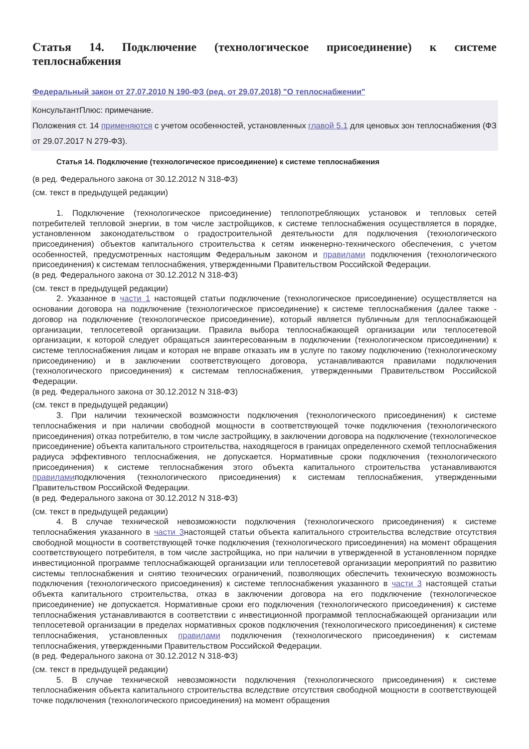Статья 14. Подключение (технологическое присоединение) к системе теплоснабжения
Федеральный закон от 27.07.2010 N 190-ФЗ (ред. от 29.07.2018) "О теплоснабжении"
КонсультантПлюс: примечание.
Положения ст. 14 применяются с учетом особенностей, установленных главой 5.1 для ценовых зон теплоснабжения (ФЗ от 29.07.2017 N 279-ФЗ).
Статья 14. Подключение (технологическое присоединение) к системе теплоснабжения
(в ред. Федерального закона от 30.12.2012 N 318-ФЗ)
(см. текст в предыдущей редакции)
1. Подключение (технологическое присоединение) теплопотребляющих установок и тепловых сетей потребителей тепловой энергии, в том числе застройщиков, к системе теплоснабжения осуществляется в порядке, установленном законодательством о градостроительной деятельности для подключения (технологического присоединения) объектов капитального строительства к сетям инженерно-технического обеспечения, с учетом особенностей, предусмотренных настоящим Федеральным законом и правилами подключения (технологического присоединения) к системам теплоснабжения, утвержденными Правительством Российской Федерации.
(в ред. Федерального закона от 30.12.2012 N 318-ФЗ)
(см. текст в предыдущей редакции)
2. Указанное в части 1 настоящей статьи подключение (технологическое присоединение) осуществляется на основании договора на подключение (технологическое присоединение) к системе теплоснабжения (далее также - договор на подключение (технологическое присоединение), который является публичным для теплоснабжающей организации, теплосетевой организации. Правила выбора теплоснабжающей организации или теплосетевой организации, к которой следует обращаться заинтересованным в подключении (технологическом присоединении) к системе теплоснабжения лицам и которая не вправе отказать им в услуге по такому подключению (технологическому присоединению) и в заключении соответствующего договора, устанавливаются правилами подключения (технологического присоединения) к системам теплоснабжения, утвержденными Правительством Российской Федерации.
(в ред. Федерального закона от 30.12.2012 N 318-ФЗ)
(см. текст в предыдущей редакции)
3. При наличии технической возможности подключения (технологического присоединения) к системе теплоснабжения и при наличии свободной мощности в соответствующей точке подключения (технологического присоединения) отказ потребителю, в том числе застройщику, в заключении договора на подключение (технологическое присоединение) объекта капитального строительства, находящегося в границах определенного схемой теплоснабжения радиуса эффективного теплоснабжения, не допускается. Нормативные сроки подключения (технологического присоединения) к системе теплоснабжения этого объекта капитального строительства устанавливаются правиламиподключения (технологического присоединения) к системам теплоснабжения, утвержденными Правительством Российской Федерации.
(в ред. Федерального закона от 30.12.2012 N 318-ФЗ)
(см. текст в предыдущей редакции)
4. В случае технической невозможности подключения (технологического присоединения) к системе теплоснабжения указанного в части 3настоящей статьи объекта капитального строительства вследствие отсутствия свободной мощности в соответствующей точке подключения (технологического присоединения) на момент обращения соответствующего потребителя, в том числе застройщика, но при наличии в утвержденной в установленном порядке инвестиционной программе теплоснабжающей организации или теплосетевой организации мероприятий по развитию системы теплоснабжения и снятию технических ограничений, позволяющих обеспечить техническую возможность подключения (технологического присоединения) к системе теплоснабжения указанного в части 3 настоящей статьи объекта капитального строительства, отказ в заключении договора на его подключение (технологическое присоединение) не допускается. Нормативные сроки его подключения (технологического присоединения) к системе теплоснабжения устанавливаются в соответствии с инвестиционной программой теплоснабжающей организации или теплосетевой организации в пределах нормативных сроков подключения (технологического присоединения) к системе теплоснабжения, установленных правилами подключения (технологического присоединения) к системам теплоснабжения, утвержденными Правительством Российской Федерации.
(в ред. Федерального закона от 30.12.2012 N 318-ФЗ)
(см. текст в предыдущей редакции)
5. В случае технической невозможности подключения (технологического присоединения) к системе теплоснабжения объекта капитального строительства вследствие отсутствия свободной мощности в соответствующей точке подключения (технологического присоединения) на момент обращения